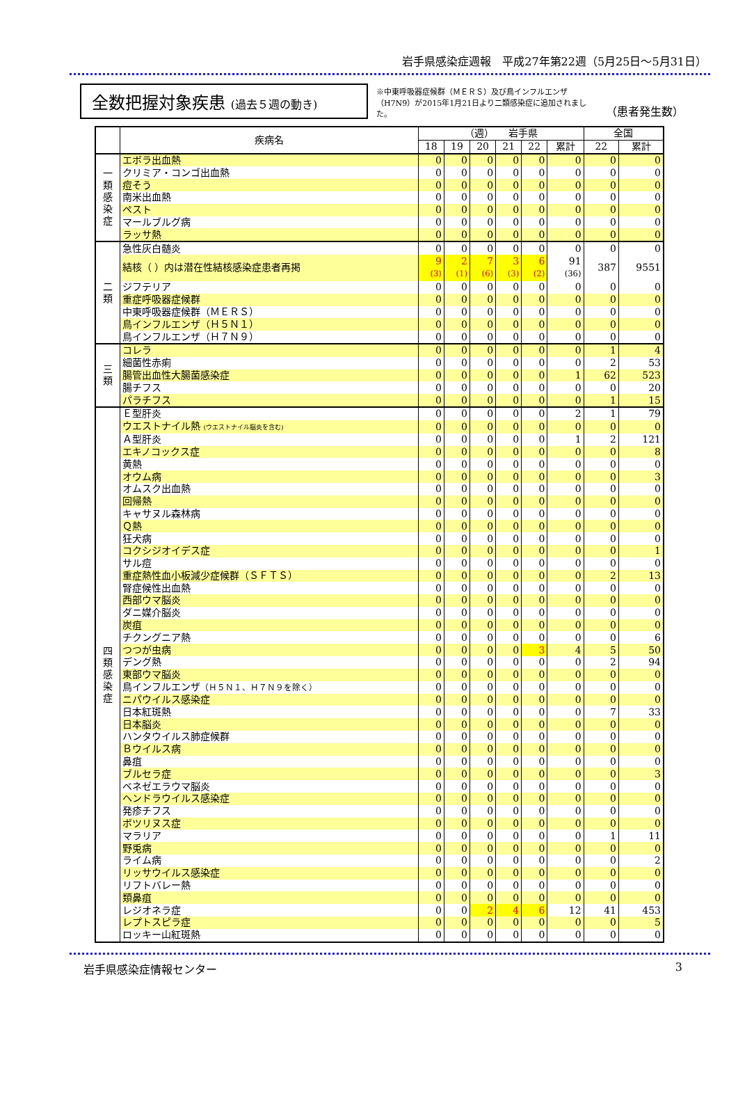岩手県感染症週報　平成27年第22週（5月25日～5月31日）
全数把握対象疾患 (過去５週の動き)
※中東呼吸器症候群（ＭＥＲＳ）及び鳥インフルエンザ（H7N9）が2015年1月21日より二類感染症に追加されました。
（患者発生数）
| | 疾病名 | （週） 岩手県 | | | | | | 全国 | |
| --- | --- | --- | --- | --- | --- | --- | --- | --- | --- |
| | | 18 | 19 | 20 | 21 | 22 | 累計 | 22 | 累計 |
| 一 類 感 染 症 | エボラ出血熱 | 0 | 0 | 0 | 0 | 0 | 0 | 0 | 0 |
| | クリミア・コンゴ出血熱 | 0 | 0 | 0 | 0 | 0 | 0 | 0 | 0 |
| | 痘そう | 0 | 0 | 0 | 0 | 0 | 0 | 0 | 0 |
| | 南米出血熱 | 0 | 0 | 0 | 0 | 0 | 0 | 0 | 0 |
| | ペスト | 0 | 0 | 0 | 0 | 0 | 0 | 0 | 0 |
| | マールブルグ病 | 0 | 0 | 0 | 0 | 0 | 0 | 0 | 0 |
| | ラッサ熱 | 0 | 0 | 0 | 0 | 0 | 0 | 0 | 0 |
| 二 類 | 急性灰白髄炎 | 0 | 0 | 0 | 0 | 0 | 0 | 0 | 0 |
| | 結核（ ）内は潜在性結核感染症患者再掲 | 9 (3) | 2 (1) | 7 (6) | 3 (3) | 6 (2) | 91 (36) | 387 | 9551 |
| | ジフテリア | 0 | 0 | 0 | 0 | 0 | 0 | 0 | 0 |
| | 重症呼吸器症候群 | 0 | 0 | 0 | 0 | 0 | 0 | 0 | 0 |
| | 中東呼吸器症候群（ＭＥＲＳ） | 0 | 0 | 0 | 0 | 0 | 0 | 0 | 0 |
| | 鳥インフルエンザ（Ｈ５Ｎ１） | 0 | 0 | 0 | 0 | 0 | 0 | 0 | 0 |
| | 鳥インフルエンザ（Ｈ７Ｎ９） | 0 | 0 | 0 | 0 | 0 | 0 | 0 | 0 |
| 三 類 | コレラ | 0 | 0 | 0 | 0 | 0 | 0 | 1 | 4 |
| | 細菌性赤痢 | 0 | 0 | 0 | 0 | 0 | 0 | 2 | 53 |
| | 腸管出血性大腸菌感染症 | 0 | 0 | 0 | 0 | 0 | 1 | 62 | 523 |
| | 腸チフス | 0 | 0 | 0 | 0 | 0 | 0 | 0 | 20 |
| | パラチフス | 0 | 0 | 0 | 0 | 0 | 0 | 1 | 15 |
| 四 類 感 染 症 | Ｅ型肝炎 | 0 | 0 | 0 | 0 | 0 | 2 | 1 | 79 |
| | ウエストナイル熱 (ウエストナイル脳炎を含む) | 0 | 0 | 0 | 0 | 0 | 0 | 0 | 0 |
| | Ａ型肝炎 | 0 | 0 | 0 | 0 | 0 | 1 | 2 | 121 |
| | エキノコックス症 | 0 | 0 | 0 | 0 | 0 | 0 | 0 | 8 |
| | 黄熱 | 0 | 0 | 0 | 0 | 0 | 0 | 0 | 0 |
| | オウム病 | 0 | 0 | 0 | 0 | 0 | 0 | 0 | 3 |
| | オムスク出血熱 | 0 | 0 | 0 | 0 | 0 | 0 | 0 | 0 |
| | 回帰熱 | 0 | 0 | 0 | 0 | 0 | 0 | 0 | 0 |
| | キャサヌル森林病 | 0 | 0 | 0 | 0 | 0 | 0 | 0 | 0 |
| | Ｑ熱 | 0 | 0 | 0 | 0 | 0 | 0 | 0 | 0 |
| | 狂犬病 | 0 | 0 | 0 | 0 | 0 | 0 | 0 | 0 |
| | コクシジオイデス症 | 0 | 0 | 0 | 0 | 0 | 0 | 0 | 1 |
| | サル痘 | 0 | 0 | 0 | 0 | 0 | 0 | 0 | 0 |
| | 重症熱性血小板減少症候群（ＳＦＴＳ） | 0 | 0 | 0 | 0 | 0 | 0 | 2 | 13 |
| | 腎症候性出血熱 | 0 | 0 | 0 | 0 | 0 | 0 | 0 | 0 |
| | 西部ウマ脳炎 | 0 | 0 | 0 | 0 | 0 | 0 | 0 | 0 |
| | ダニ媒介脳炎 | 0 | 0 | 0 | 0 | 0 | 0 | 0 | 0 |
| | 炭疽 | 0 | 0 | 0 | 0 | 0 | 0 | 0 | 0 |
| | チクングニア熱 | 0 | 0 | 0 | 0 | 0 | 0 | 0 | 6 |
| | つつが虫病 | 0 | 0 | 0 | 0 | 3 | 4 | 5 | 50 |
| | デング熱 | 0 | 0 | 0 | 0 | 0 | 0 | 2 | 94 |
| | 東部ウマ脳炎 | 0 | 0 | 0 | 0 | 0 | 0 | 0 | 0 |
| | 鳥インフルエンザ （Ｈ５Ｎ１、Ｈ７Ｎ９を除く） | 0 | 0 | 0 | 0 | 0 | 0 | 0 | 0 |
| | ニパウイルス感染症 | 0 | 0 | 0 | 0 | 0 | 0 | 0 | 0 |
| | 日本紅斑熱 | 0 | 0 | 0 | 0 | 0 | 0 | 7 | 33 |
| | 日本脳炎 | 0 | 0 | 0 | 0 | 0 | 0 | 0 | 0 |
| | ハンタウイルス肺症候群 | 0 | 0 | 0 | 0 | 0 | 0 | 0 | 0 |
| | Ｂウイルス病 | 0 | 0 | 0 | 0 | 0 | 0 | 0 | 0 |
| | 鼻疽 | 0 | 0 | 0 | 0 | 0 | 0 | 0 | 0 |
| | ブルセラ症 | 0 | 0 | 0 | 0 | 0 | 0 | 0 | 3 |
| | ベネゼエラウマ脳炎 | 0 | 0 | 0 | 0 | 0 | 0 | 0 | 0 |
| | ヘンドラウイルス感染症 | 0 | 0 | 0 | 0 | 0 | 0 | 0 | 0 |
| | 発疹チフス | 0 | 0 | 0 | 0 | 0 | 0 | 0 | 0 |
| | ボツリヌス症 | 0 | 0 | 0 | 0 | 0 | 0 | 0 | 0 |
| | マラリア | 0 | 0 | 0 | 0 | 0 | 0 | 1 | 11 |
| | 野兎病 | 0 | 0 | 0 | 0 | 0 | 0 | 0 | 0 |
| | ライム病 | 0 | 0 | 0 | 0 | 0 | 0 | 0 | 2 |
| | リッサウイルス感染症 | 0 | 0 | 0 | 0 | 0 | 0 | 0 | 0 |
| | リフトバレー熱 | 0 | 0 | 0 | 0 | 0 | 0 | 0 | 0 |
| | 類鼻疽 | 0 | 0 | 0 | 0 | 0 | 0 | 0 | 0 |
| | レジオネラ症 | 0 | 0 | 2 | 4 | 6 | 12 | 41 | 453 |
| | レプトスピラ症 | 0 | 0 | 0 | 0 | 0 | 0 | 0 | 5 |
| | ロッキー山紅斑熱 | 0 | 0 | 0 | 0 | 0 | 0 | 0 | 0 |
岩手県感染症情報センター 3